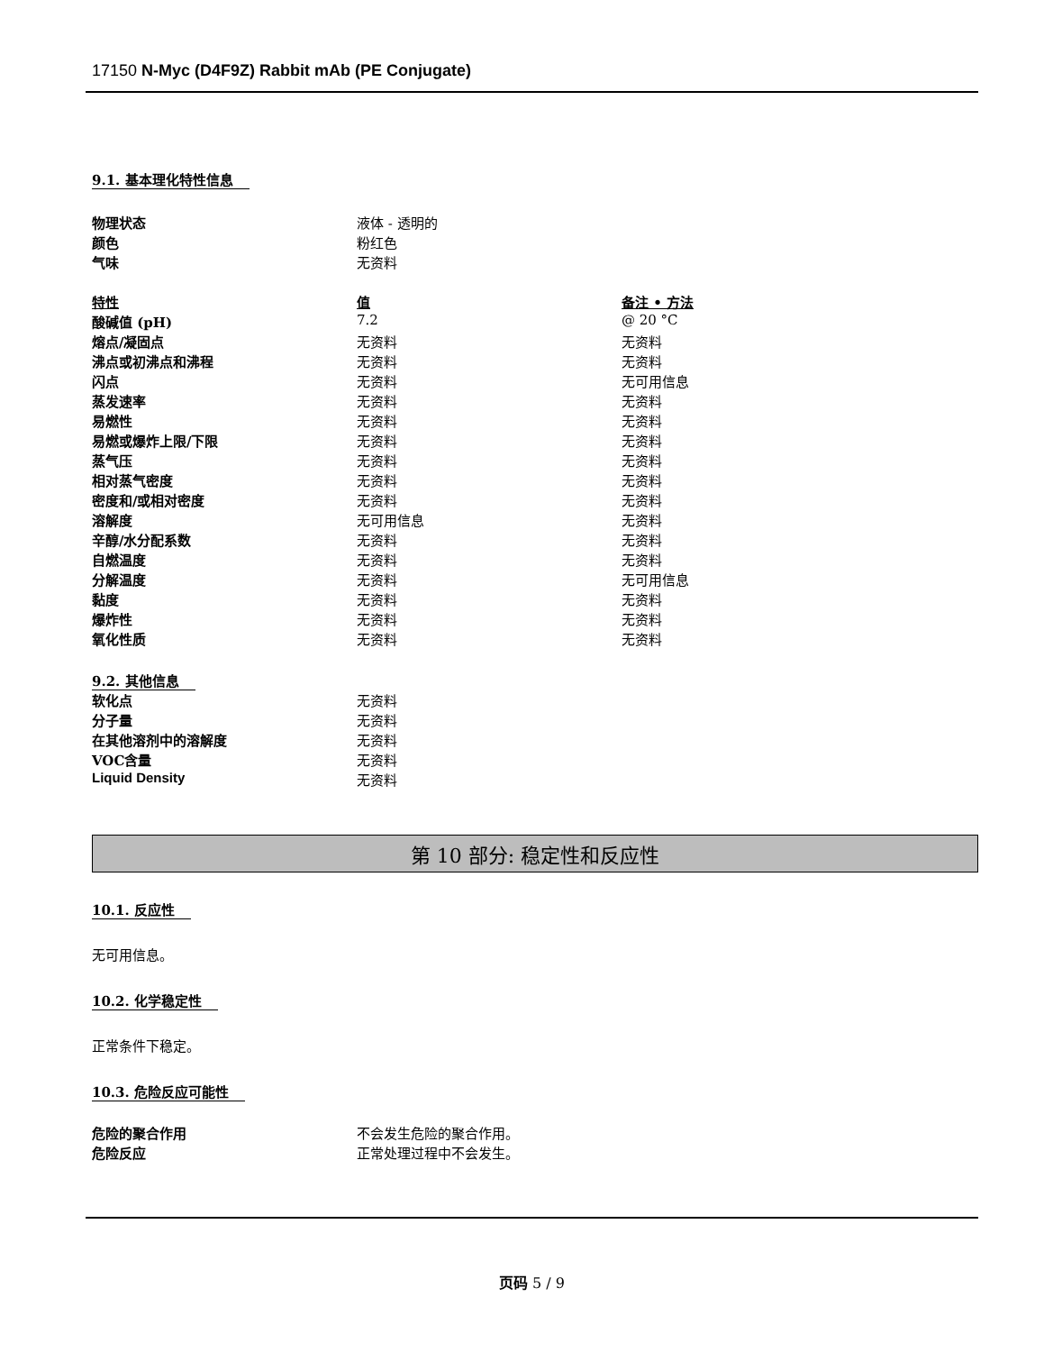17150 N-Myc (D4F9Z) Rabbit mAb (PE Conjugate)
9.1. 基本理化特性信息
| 物理状态 | 液体 - 透明的 |
| 颜色 | 粉红色 |
| 气味 | 无资料 |
| 特性 | 值 | 备注 • 方法 |
| 酸碱值 (pH) | 7.2 | @ 20 °C |
| 熔点/凝固点 | 无资料 | 无资料 |
| 沸点或初沸点和沸程 | 无资料 | 无资料 |
| 闪点 | 无资料 | 无可用信息 |
| 蒸发速率 | 无资料 | 无资料 |
| 易燃性 | 无资料 | 无资料 |
| 易燃或爆炸上限/下限 | 无资料 | 无资料 |
| 蒸气压 | 无资料 | 无资料 |
| 相对蒸气密度 | 无资料 | 无资料 |
| 密度和/或相对密度 | 无资料 | 无资料 |
| 溶解度 | 无可用信息 | 无资料 |
| 辛醇/水分配系数 | 无资料 | 无资料 |
| 自燃温度 | 无资料 | 无资料 |
| 分解温度 | 无资料 | 无可用信息 |
| 黏度 | 无资料 | 无资料 |
| 爆炸性 | 无资料 | 无资料 |
| 氧化性质 | 无资料 | 无资料 |
9.2. 其他信息
| 软化点 | 无资料 |
| 分子量 | 无资料 |
| 在其他溶剂中的溶解度 | 无资料 |
| VOC含量 | 无资料 |
| Liquid Density | 无资料 |
第 10 部分: 稳定性和反应性
10.1. 反应性
无可用信息。
10.2. 化学稳定性
正常条件下稳定。
10.3. 危险反应可能性
| 危险的聚合作用 | 不会发生危险的聚合作用。 |
| 危险反应 | 正常处理过程中不会发生。 |
页码 5 / 9